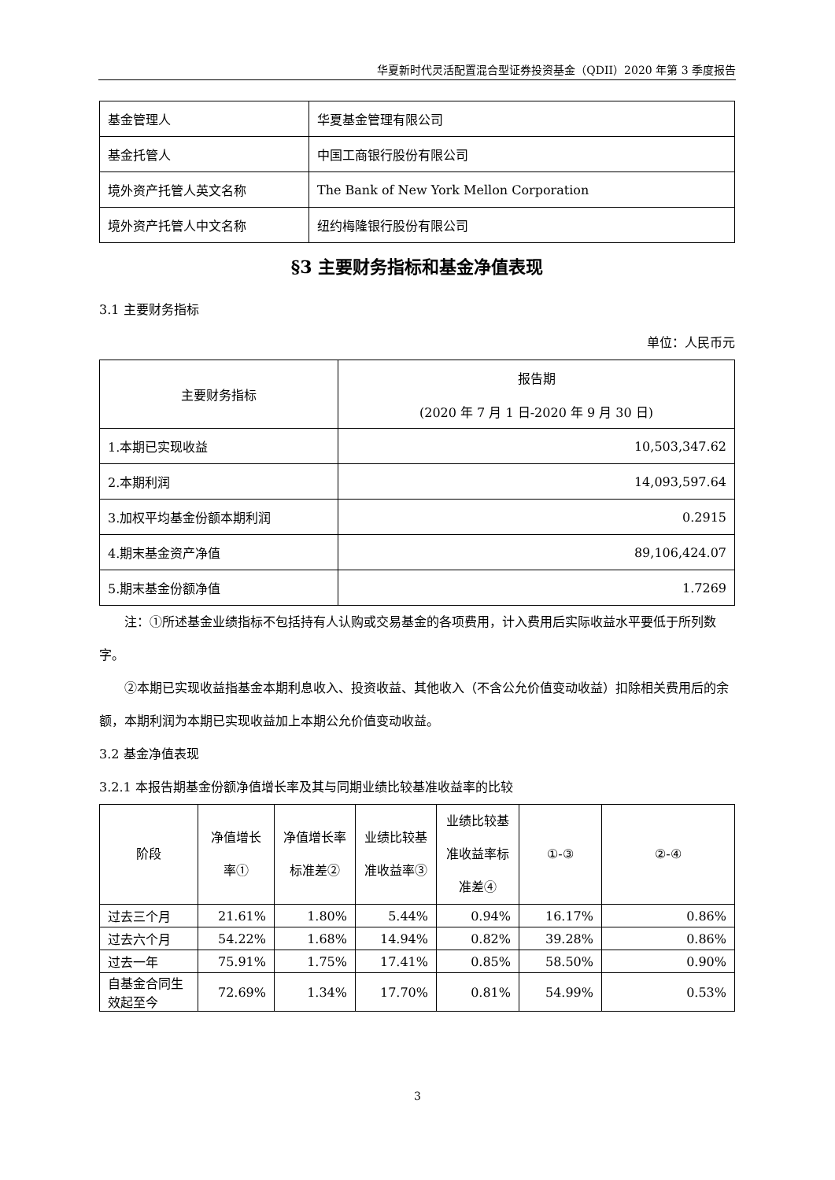华夏新时代灵活配置混合型证券投资基金（QDII）2020 年第 3 季度报告
| 基金管理人 | 华夏基金管理有限公司 |
| 基金托管人 | 中国工商银行股份有限公司 |
| 境外资产托管人英文名称 | The Bank of New York Mellon Corporation |
| 境外资产托管人中文名称 | 纽约梅隆银行股份有限公司 |
§3 主要财务指标和基金净值表现
3.1 主要财务指标
单位：人民币元
| 主要财务指标 | 报告期 (2020 年 7 月 1 日-2020 年 9 月 30 日) |
| --- | --- |
| 1.本期已实现收益 | 10,503,347.62 |
| 2.本期利润 | 14,093,597.64 |
| 3.加权平均基金份额本期利润 | 0.2915 |
| 4.期末基金资产净值 | 89,106,424.07 |
| 5.期末基金份额净值 | 1.7269 |
注：①所述基金业绩指标不包括持有人认购或交易基金的各项费用，计入费用后实际收益水平要低于所列数字。
②本期已实现收益指基金本期利息收入、投资收益、其他收入（不含公允价值变动收益）扣除相关费用后的余额，本期利润为本期已实现收益加上本期公允价值变动收益。
3.2 基金净值表现
3.2.1 本报告期基金份额净值增长率及其与同期业绩比较基准收益率的比较
| 阶段 | 净值增长率① | 净值增长率标准差② | 业绩比较基准收益率③ | 业绩比较基准收益率标准差④ | ①-③ | ②-④ |
| --- | --- | --- | --- | --- | --- | --- |
| 过去三个月 | 21.61% | 1.80% | 5.44% | 0.94% | 16.17% | 0.86% |
| 过去六个月 | 54.22% | 1.68% | 14.94% | 0.82% | 39.28% | 0.86% |
| 过去一年 | 75.91% | 1.75% | 17.41% | 0.85% | 58.50% | 0.90% |
| 自基金合同生效起至今 | 72.69% | 1.34% | 17.70% | 0.81% | 54.99% | 0.53% |
3